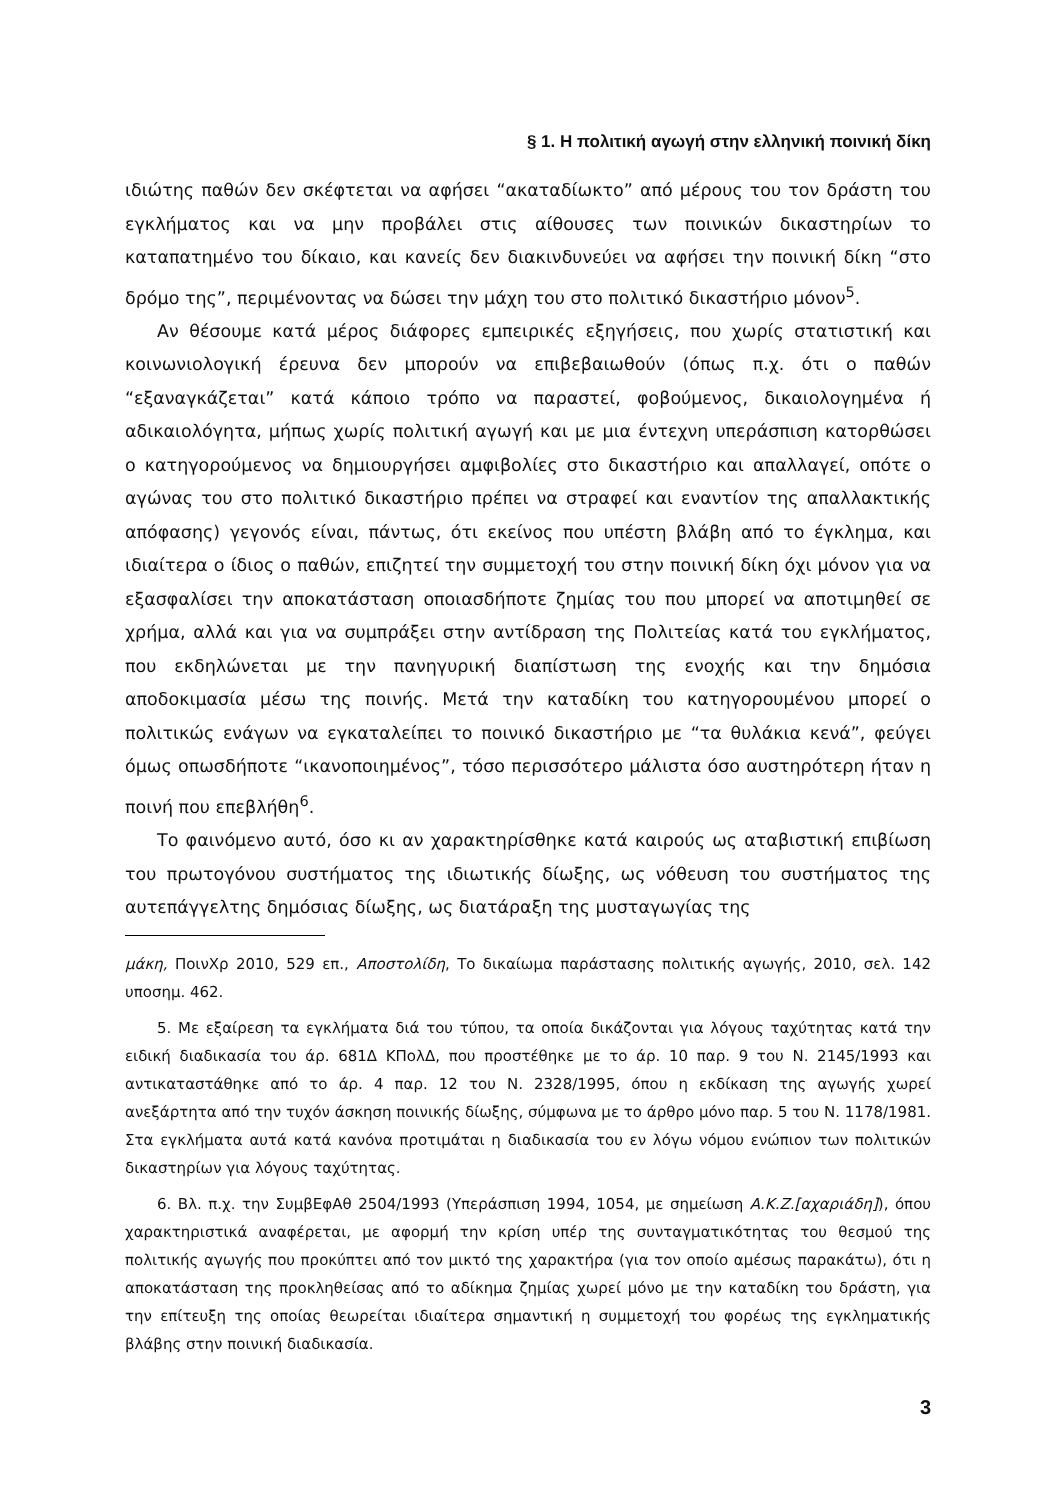§ 1. Η πολιτική αγωγή στην ελληνική ποινική δίκη
ιδιώτης παθών δεν σκέφτεται να αφήσει “ακαταδίωκτο” από μέρους του τον δράστη του εγκλήματος και να μην προβάλει στις αίθουσες των ποινικών δικαστηρίων το καταπατημένο του δίκαιο, και κανείς δεν διακινδυνεύει να αφήσει την ποινική δίκη “στο δρόμο της”, περιμένοντας να δώσει την μάχη του στο πολιτικό δικαστήριο μόνον<sup>5</sup>.
Αν θέσουμε κατά μέρος διάφορες εμπειρικές εξηγήσεις, που χωρίς στατιστική και κοινωνιολογική έρευνα δεν μπορούν να επιβεβαιωθούν (όπως π.χ. ότι ο παθών “εξαναγκάζεται” κατά κάποιο τρόπο να παραστεί, φοβούμενος, δικαιολογημένα ή αδικαιολόγητα, μήπως χωρίς πολιτική αγωγή και με μια έντεχνη υπεράσπιση κατορθώσει ο κατηγορούμενος να δημιουργήσει αμφιβολίες στο δικαστήριο και απαλλαγεί, οπότε ο αγώνας του στο πολιτικό δικαστήριο πρέπει να στραφεί και εναντίον της απαλλακτικής απόφασης) γεγονός είναι, πάντως, ότι εκείνος που υπέστη βλάβη από το έγκλημα, και ιδιαίτερα ο ίδιος ο παθών, επιζητεί την συμμετοχή του στην ποινική δίκη όχι μόνον για να εξασφαλίσει την αποκατάσταση οποιασδήποτε ζημίας του που μπορεί να αποτιμηθεί σε χρήμα, αλλά και για να συμπράξει στην αντίδραση της Πολιτείας κατά του εγκλήματος, που εκδηλώνεται με την πανηγυρική διαπίστωση της ενοχής και την δημόσια αποδοκιμασία μέσω της ποινής. Μετά την καταδίκη του κατηγορουμένου μπορεί ο πολιτικώς ενάγων να εγκαταλείπει το ποινικό δικαστήριο με “τα θυλάκια κενά”, φεύγει όμως οπωσδήποτε “ικανοποιημένος”, τόσο περισσότερο μάλιστα όσο αυστηρότερη ήταν η ποινή που επεβλήθη<sup>6</sup>.
Το φαινόμενο αυτό, όσο κι αν χαρακτηρίσθηκε κατά καιρούς ως αταβιστική επιβίωση του πρωτογόνου συστήματος της ιδιωτικής δίωξης, ως νόθευση του συστήματος της αυτεπάγγελτης δημόσιας δίωξης, ως διατάραξη της μυσταγωγίας της
μάκη, ΠοινΧρ 2010, 529 επ., Αποστολίδη, Το δικαίωμα παράστασης πολιτικής αγωγής, 2010, σελ. 142 υποσημ. 462.
5. Με εξαίρεση τα εγκλήματα διά του τύπου, τα οποία δικάζονται για λόγους ταχύτητας κατά την ειδική διαδικασία του άρ. 681Δ ΚΠολΔ, που προστέθηκε με το άρ. 10 παρ. 9 του Ν. 2145/1993 και αντικαταστάθηκε από το άρ. 4 παρ. 12 του Ν. 2328/1995, όπου η εκδίκαση της αγωγής χωρεί ανεξάρτητα από την τυχόν άσκηση ποινικής δίωξης, σύμφωνα με το άρθρο μόνο παρ. 5 του Ν. 1178/1981. Στα εγκλήματα αυτά κατά κανόνα προτιμάται η διαδικασία του εν λόγω νόμου ενώπιον των πολιτικών δικαστηρίων για λόγους ταχύτητας.
6. Βλ. π.χ. την ΣυμβΕφΑθ 2504/1993 (Υπεράσπιση 1994, 1054, με σημείωση Α.Κ.Ζ.[αχαριάδη]), όπου χαρακτηριστικά αναφέρεται, με αφορμή την κρίση υπέρ της συνταγματικότητας του θεσμού της πολιτικής αγωγής που προκύπτει από τον μικτό της χαρακτήρα (για τον οποίο αμέσως παρακάτω), ότι η αποκατάσταση της προκληθείσας από το αδίκημα ζημίας χωρεί μόνο με την καταδίκη του δράστη, για την επίτευξη της οποίας θεωρείται ιδιαίτερα σημαντική η συμμετοχή του φορέως της εγκληματικής βλάβης στην ποινική διαδικασία.
3